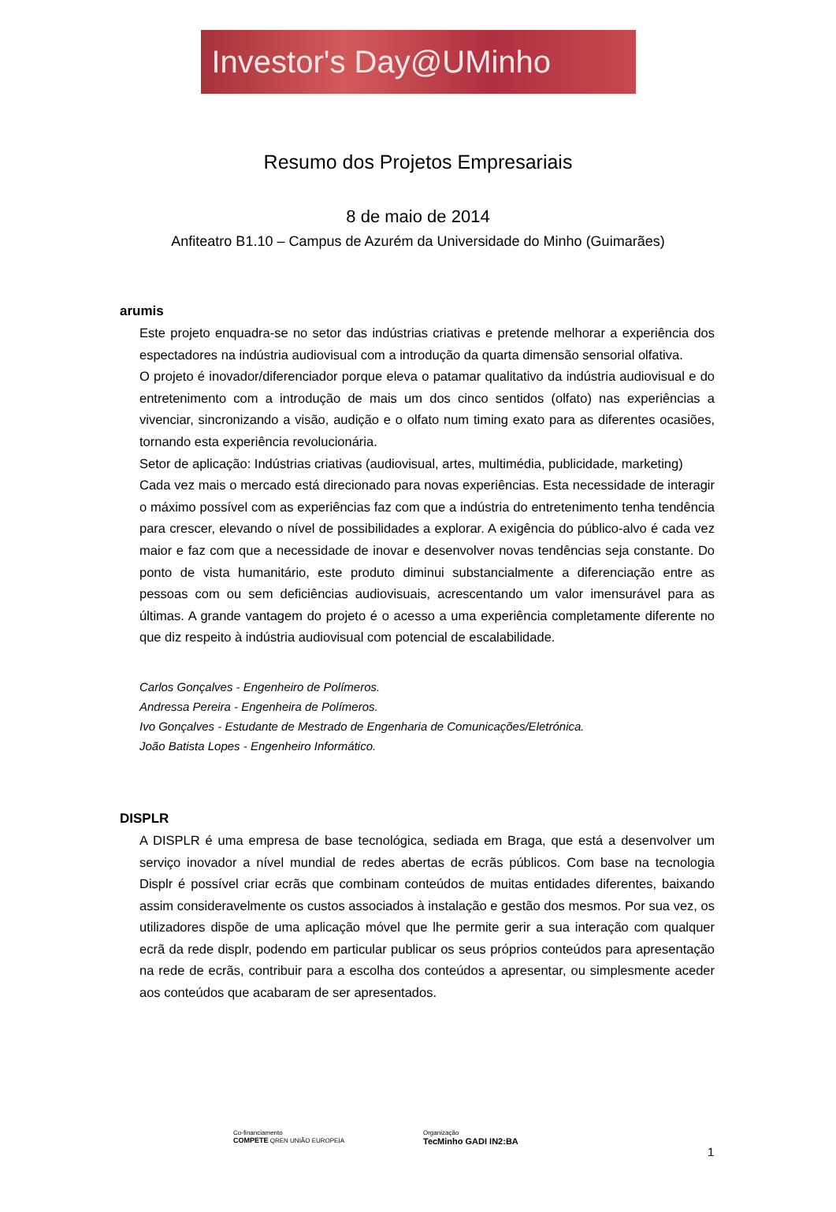Investor's Day@UMinho
Resumo dos Projetos Empresariais
8 de maio de 2014
Anfiteatro B1.10 – Campus de Azurém da Universidade do Minho (Guimarães)
arumis
Este projeto enquadra-se no setor das indústrias criativas e pretende melhorar a experiência dos espectadores na indústria audiovisual com a introdução da quarta dimensão sensorial olfativa.
O projeto é inovador/diferenciador porque eleva o patamar qualitativo da indústria audiovisual e do entretenimento com a introdução de mais um dos cinco sentidos (olfato) nas experiências a vivenciar, sincronizando a visão, audição e o olfato num timing exato para as diferentes ocasiões, tornando esta experiência revolucionária.
Setor de aplicação: Indústrias criativas (audiovisual, artes, multimédia, publicidade, marketing)
Cada vez mais o mercado está direcionado para novas experiências. Esta necessidade de interagir o máximo possível com as experiências faz com que a indústria do entretenimento tenha tendência para crescer, elevando o nível de possibilidades a explorar. A exigência do público-alvo é cada vez maior e faz com que a necessidade de inovar e desenvolver novas tendências seja constante. Do ponto de vista humanitário, este produto diminui substancialmente a diferenciação entre as pessoas com ou sem deficiências audiovisuais, acrescentando um valor imensurável para as últimas. A grande vantagem do projeto é o acesso a uma experiência completamente diferente no que diz respeito à indústria audiovisual com potencial de escalabilidade.
Carlos Gonçalves - Engenheiro de Polímeros.
Andressa Pereira - Engenheira de Polímeros.
Ivo Gonçalves - Estudante de Mestrado de Engenharia de Comunicações/Eletrónica.
João Batista Lopes - Engenheiro Informático.
DISPLR
A DISPLR é uma empresa de base tecnológica, sediada em Braga, que está a desenvolver um serviço inovador a nível mundial de redes abertas de ecrãs públicos. Com base na tecnologia Displr é possível criar ecrãs que combinam conteúdos de muitas entidades diferentes, baixando assim consideravelmente os custos associados à instalação e gestão dos mesmos. Por sua vez, os utilizadores dispõe de uma aplicação móvel que lhe permite gerir a sua interação com qualquer ecrã da rede displr, podendo em particular publicar os seus próprios conteúdos para apresentação na rede de ecrãs, contribuir para a escolha dos conteúdos a apresentar, ou simplesmente aceder aos conteúdos que acabaram de ser apresentados.
Co-financiamento
COMPETE QREN UNIÃO EUROPEIA
Organização
TecMinho GADI IN2:BA
1